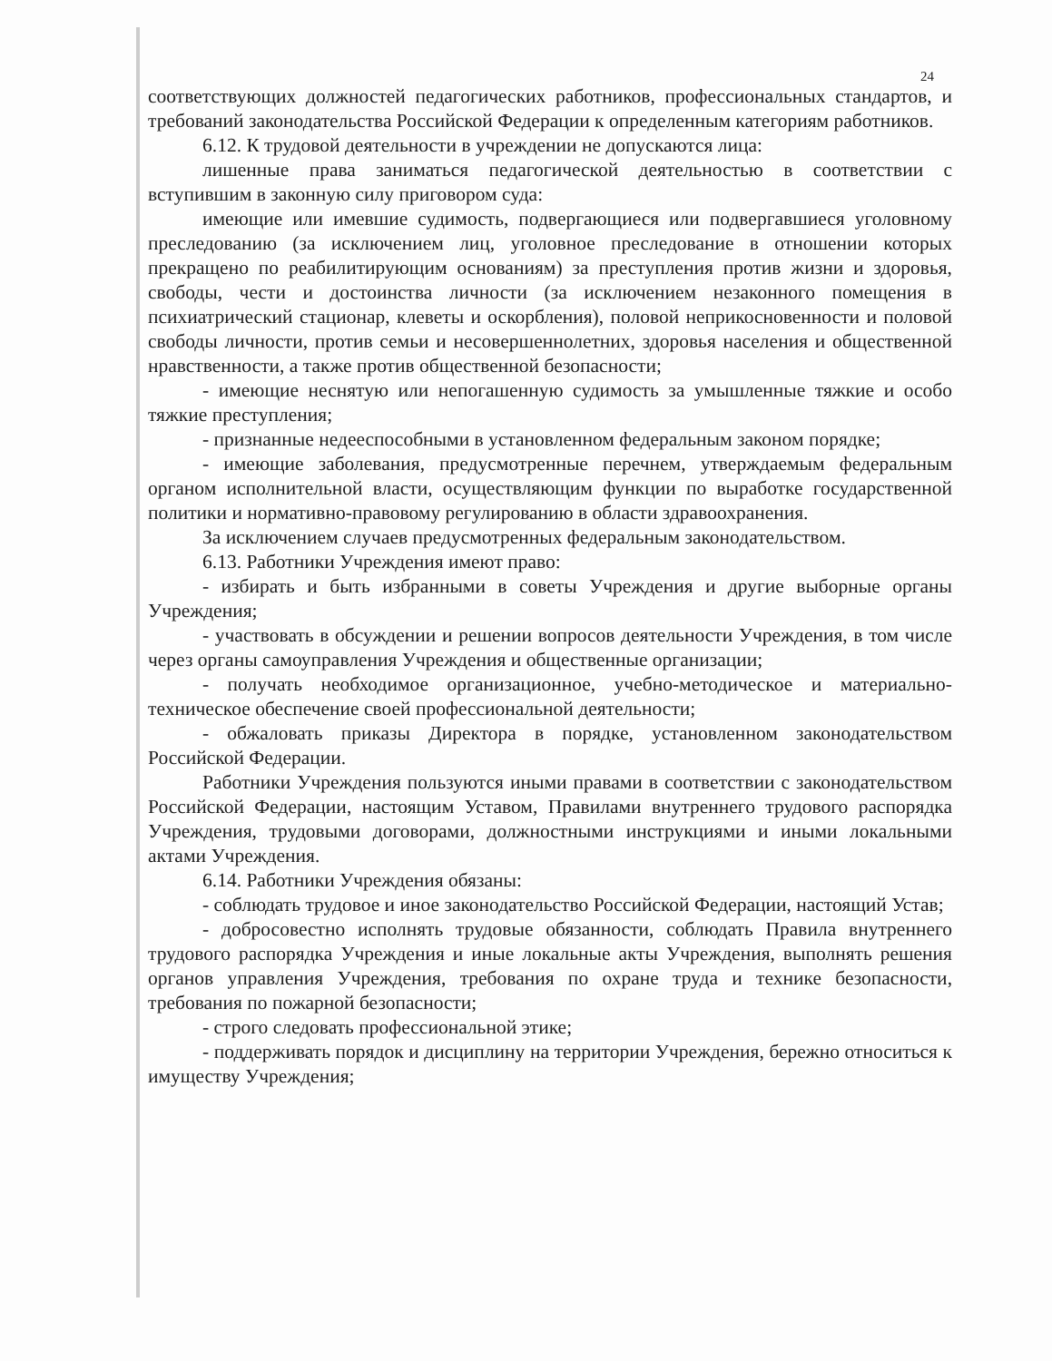24
соответствующих должностей педагогических работников, профессиональных стандартов, и требований законодательства Российской Федерации к определенным категориям работников.
6.12. К трудовой деятельности в учреждении не допускаются лица:
лишенные права заниматься педагогической деятельностью в соответствии с вступившим в законную силу приговором суда:
имеющие или имевшие судимость, подвергающиеся или подвергавшиеся уголовному преследованию (за исключением лиц, уголовное преследование в отношении которых прекращено по реабилитирующим основаниям) за преступления против жизни и здоровья, свободы, чести и достоинства личности (за исключением незаконного помещения в психиатрический стационар, клеветы и оскорбления), половой неприкосновенности и половой свободы личности, против семьи и несовершеннолетних, здоровья населения и общественной нравственности, а также против общественной безопасности;
- имеющие неснятую или непогашенную судимость за умышленные тяжкие и особо тяжкие преступления;
- признанные недееспособными в установленном федеральным законом порядке;
- имеющие заболевания, предусмотренные перечнем, утверждаемым федеральным органом исполнительной власти, осуществляющим функции по выработке государственной политики и нормативно-правовому регулированию в области здравоохранения.
За исключением случаев предусмотренных федеральным законодательством.
6.13. Работники Учреждения имеют право:
- избирать и быть избранными в советы Учреждения и другие выборные органы Учреждения;
- участвовать в обсуждении и решении вопросов деятельности Учреждения, в том числе через органы самоуправления Учреждения и общественные организации;
- получать необходимое организационное, учебно-методическое и материально-техническое обеспечение своей профессиональной деятельности;
- обжаловать приказы Директора в порядке, установленном законодательством Российской Федерации.
Работники Учреждения пользуются иными правами в соответствии с законодательством Российской Федерации, настоящим Уставом, Правилами внутреннего трудового распорядка Учреждения, трудовыми договорами, должностными инструкциями и иными локальными актами Учреждения.
6.14. Работники Учреждения обязаны:
- соблюдать трудовое и иное законодательство Российской Федерации, настоящий Устав;
- добросовестно исполнять трудовые обязанности, соблюдать Правила внутреннего трудового распорядка Учреждения и иные локальные акты Учреждения, выполнять решения органов управления Учреждения, требования по охране труда и технике безопасности, требования по пожарной безопасности;
- строго следовать профессиональной этике;
- поддерживать порядок и дисциплину на территории Учреждения, бережно относиться к имуществу Учреждения;